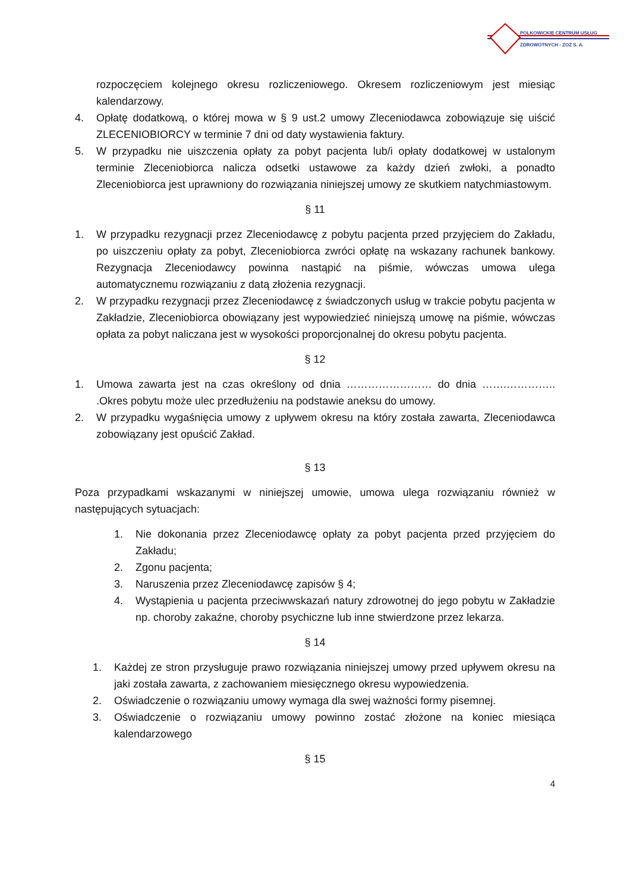POLKOWICKIE CENTRUM USŁUG
ZDROWOTNYCH - ZOZ S. A.
rozpoczęciem kolejnego okresu rozliczeniowego. Okresem rozliczeniowym jest miesiąc kalendarzowy.
4. Opłatę dodatkową, o której mowa w § 9 ust.2 umowy Zleceniodawca zobowiązuje się uiścić ZLECENIOBIORCY w terminie 7 dni od daty wystawienia faktury.
5. W przypadku nie uiszczenia opłaty za pobyt pacjenta lub/i opłaty dodatkowej w ustalonym terminie Zleceniobiorca nalicza odsetki ustawowe za każdy dzień zwłoki, a ponadto Zleceniobiorca jest uprawniony do rozwiązania niniejszej umowy ze skutkiem natychmiastowym.
§ 11
1. W przypadku rezygnacji przez Zleceniodawcę z pobytu pacjenta przed przyjęciem do Zakładu, po uiszczeniu opłaty za pobyt, Zleceniobiorca zwróci opłatę na wskazany rachunek bankowy. Rezygnacja Zleceniodawcy powinna nastąpić na piśmie, wówczas umowa ulega automatycznemu rozwiązaniu z datą złożenia rezygnacji.
2. W przypadku rezygnacji przez Zleceniodawcę z świadczonych usług w trakcie pobytu pacjenta w Zakładzie, Zleceniobiorca obowiązany jest wypowiedzieć niniejszą umowę na piśmie, wówczas opłata za pobyt naliczana jest w wysokości proporcjonalnej do okresu pobytu pacjenta.
§ 12
1. Umowa zawarta jest na czas określony od dnia …………………… do dnia …….………….. .Okres pobytu może ulec przedłużeniu na podstawie aneksu do umowy.
2. W przypadku wygaśnięcia umowy z upływem okresu na który została zawarta, Zleceniodawca zobowiązany jest opuścić Zakład.
§ 13
Poza przypadkami wskazanymi w niniejszej umowie, umowa ulega rozwiązaniu również w następujących sytuacjach:
1. Nie dokonania przez Zleceniodawcę opłaty za pobyt pacjenta przed przyjęciem do Zakładu;
2. Zgonu pacjenta;
3. Naruszenia przez Zleceniodawcę zapisów § 4;
4. Wystąpienia u pacjenta przeciwwskazań natury zdrowotnej do jego pobytu w Zakładzie np. choroby zakaźne, choroby psychiczne lub inne stwierdzone przez lekarza.
§ 14
1. Każdej ze stron przysługuje prawo rozwiązania niniejszej umowy przed upływem okresu na jaki została zawarta, z zachowaniem miesięcznego okresu wypowiedzenia.
2. Oświadczenie o rozwiązaniu umowy wymaga dla swej ważności formy pisemnej.
3. Oświadczenie o rozwiązaniu umowy powinno zostać złożone na koniec miesiąca kalendarzowego
§ 15
4